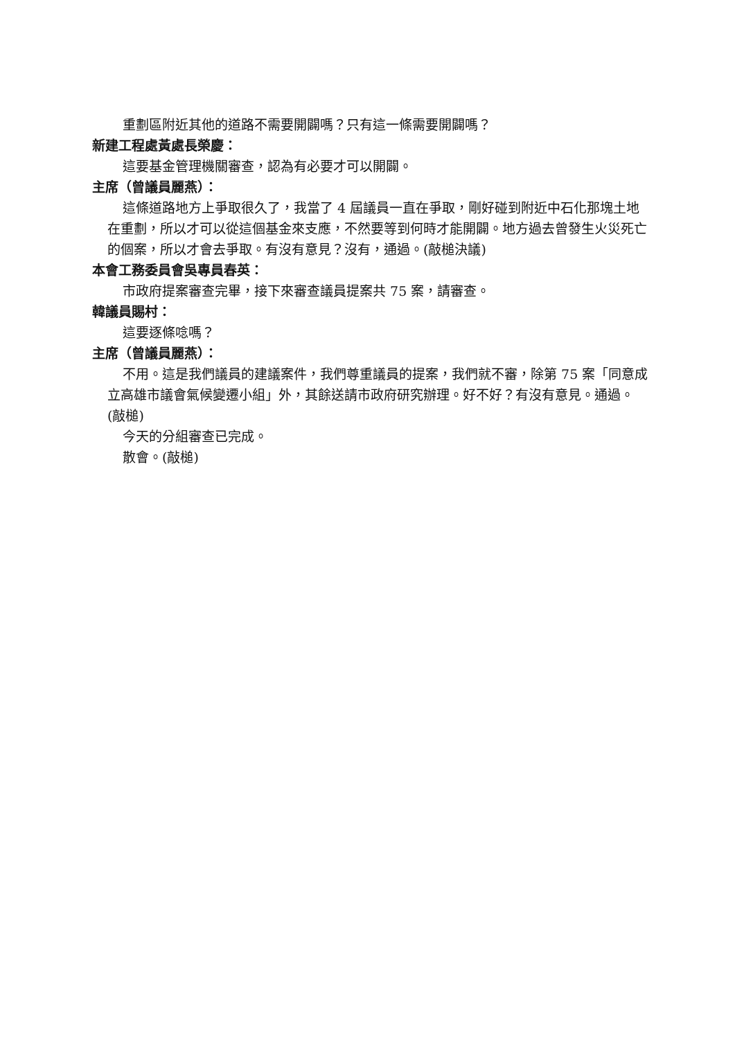重劃區附近其他的道路不需要開闢嗎？只有這一條需要開闢嗎？
新建工程處黃處長榮慶：
這要基金管理機關審查，認為有必要才可以開闢。
主席（曾議員麗燕）：
這條道路地方上爭取很久了，我當了 4 屆議員一直在爭取，剛好碰到附近中石化那塊土地在重劃，所以才可以從這個基金來支應，不然要等到何時才能開闢。地方過去曾發生火災死亡的個案，所以才會去爭取。有沒有意見？沒有，通過。(敲槌決議)
本會工務委員會吳專員春英：
市政府提案審查完畢，接下來審查議員提案共 75 案，請審查。
韓議員賜村：
這要逐條唸嗎？
主席（曾議員麗燕）：
不用。這是我們議員的建議案件，我們尊重議員的提案，我們就不審，除第 75 案「同意成立高雄市議會氣候變遷小組」外，其餘送請市政府研究辦理。好不好？有沒有意見。通過。(敲槌)
今天的分組審查已完成。
散會。(敲槌)